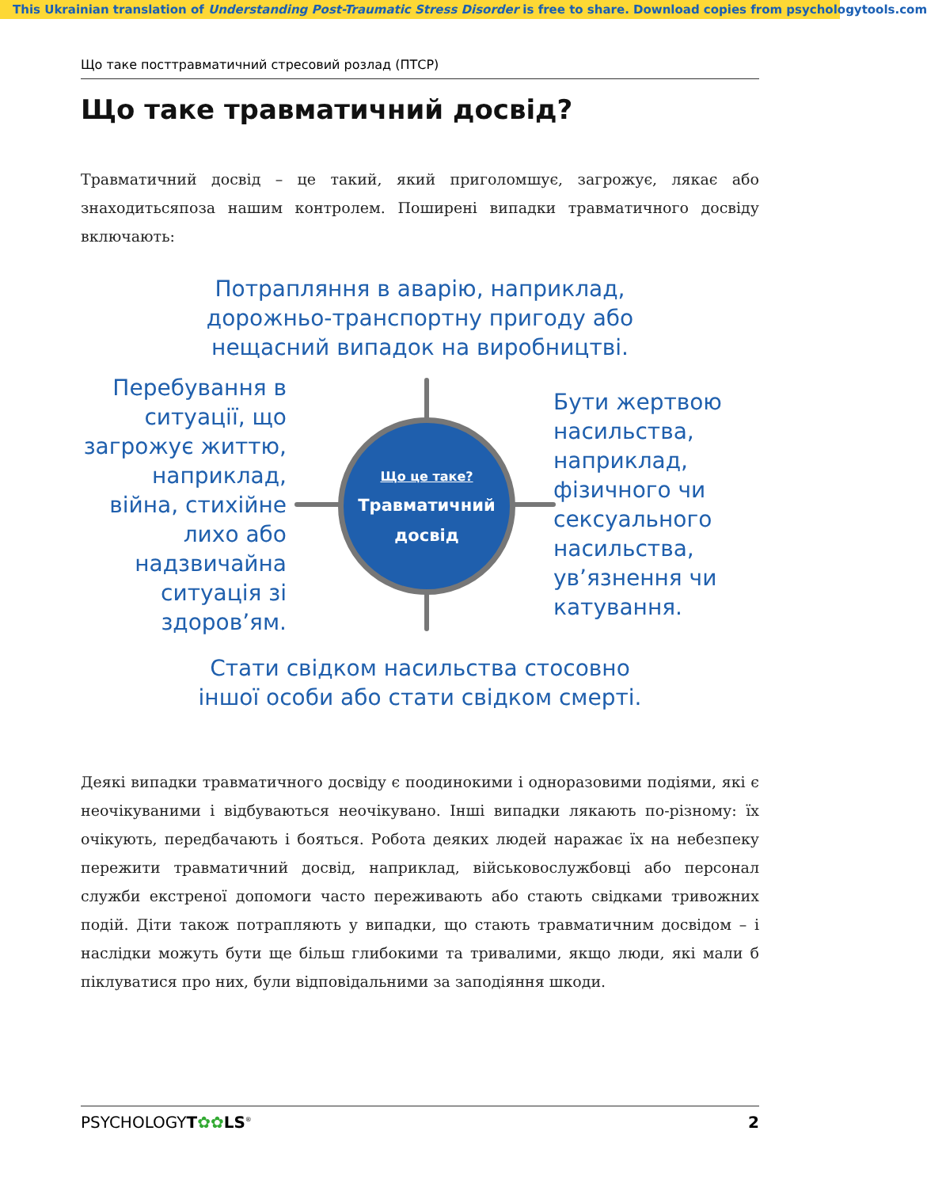This Ukrainian translation of Understanding Post-Traumatic Stress Disorder is free to share. Download copies from psychologytools.com
Що таке посттравматичний стресовий розлад (ПТСР)
Що таке травматичний досвід?
Травматичний досвід – це такий, який приголомшує, загрожує, лякає або знаходитьсяпоза нашим контролем. Поширені випадки травматичного досвіду включають:
Потрапляння в аварію, наприклад,
дорожньо-транспортну пригоду або
нещасний випадок на виробництві.
Перебування в ситуації, що загрожує життю, наприклад, війна, стихійне лихо або надзвичайна ситуація зі здоров’ям.
Що це таке?
Травматичний
досвід
Бути жертвою насильства, наприклад, фізичного чи сексуального насильства, ув’язнення чи катування.
Стати свідком насильства стосовно
іншої особи або стати свідком смерті.
Деякі випадки травматичного досвіду є поодинокими і одноразовими подіями, які є неочікуваними і відбуваються неочікувано. Інші випадки лякають по-різному: їх очікують, передбачають і бояться. Робота деяких людей наражає їх на небезпеку пережити травматичний досвід, наприклад, військовослужбовці або персонал служби екстреної допомоги часто переживають або стають свідками тривожних подій. Діти також потрапляють у випадки, що стають травматичним досвідом – і наслідки можуть бути ще більш глибокими та тривалими, якщо люди, які мали б піклуватися про них, були відповідальними за заподіяння шкоди.
PSYCHOLOGYT✿✿LS<sup>®</sup> 2